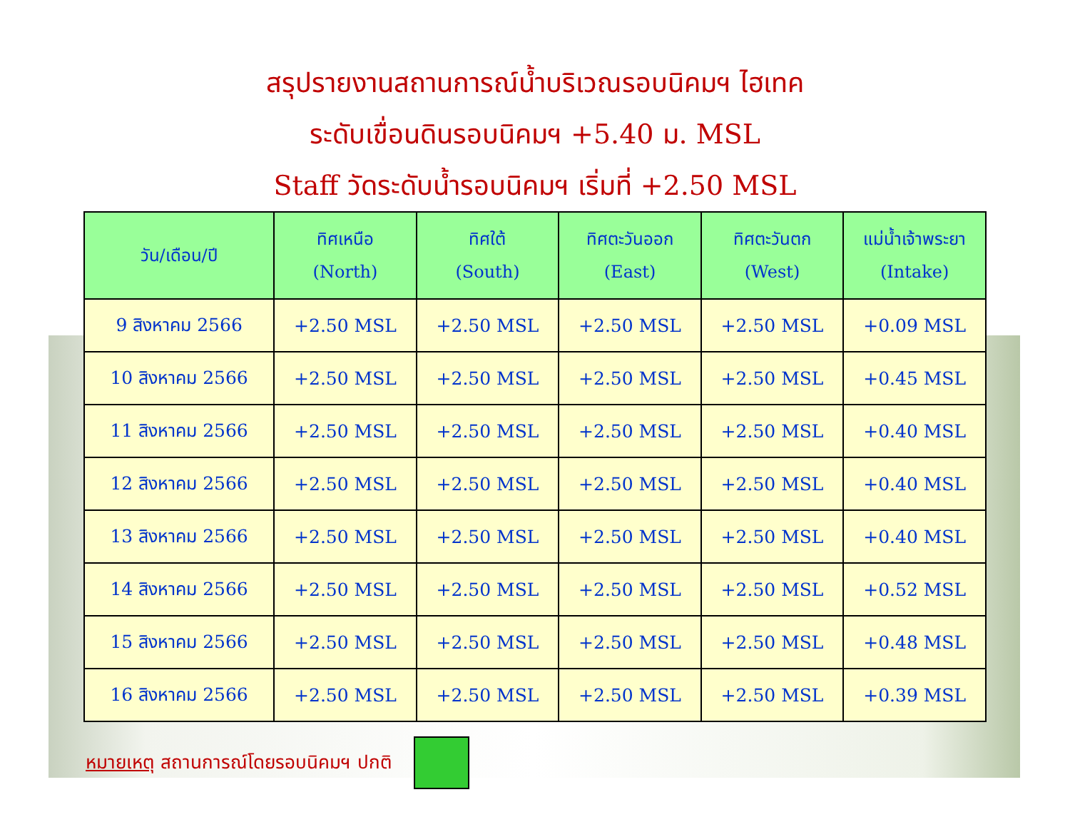สรุปรายงานสถานการณ์น้ำบริเวณรอบนิคมฯ ไฮเทค
ระดับเขื่อนดินรอบนิคมฯ +5.40 ม. MSL
Staff วัดระดับน้ำรอบนิคมฯ เริ่มที่ +2.50 MSL
| วัน/เดือน/ปี | ทิศเหนือ (North) | ทิศใต้ (South) | ทิศตะวันออก (East) | ทิศตะวันตก (West) | แม่น้ำเจ้าพระยา (Intake) |
| --- | --- | --- | --- | --- | --- |
| 9 สิงหาคม 2566 | +2.50 MSL | +2.50 MSL | +2.50 MSL | +2.50 MSL | +0.09 MSL |
| 10 สิงหาคม 2566 | +2.50 MSL | +2.50 MSL | +2.50 MSL | +2.50 MSL | +0.45 MSL |
| 11 สิงหาคม 2566 | +2.50 MSL | +2.50 MSL | +2.50 MSL | +2.50 MSL | +0.40 MSL |
| 12 สิงหาคม 2566 | +2.50 MSL | +2.50 MSL | +2.50 MSL | +2.50 MSL | +0.40 MSL |
| 13 สิงหาคม 2566 | +2.50 MSL | +2.50 MSL | +2.50 MSL | +2.50 MSL | +0.40 MSL |
| 14 สิงหาคม 2566 | +2.50 MSL | +2.50 MSL | +2.50 MSL | +2.50 MSL | +0.52 MSL |
| 15 สิงหาคม 2566 | +2.50 MSL | +2.50 MSL | +2.50 MSL | +2.50 MSL | +0.48 MSL |
| 16 สิงหาคม 2566 | +2.50 MSL | +2.50 MSL | +2.50 MSL | +2.50 MSL | +0.39 MSL |
หมายเหตุ สถานการณ์โดยรอบนิคมฯ ปกติ